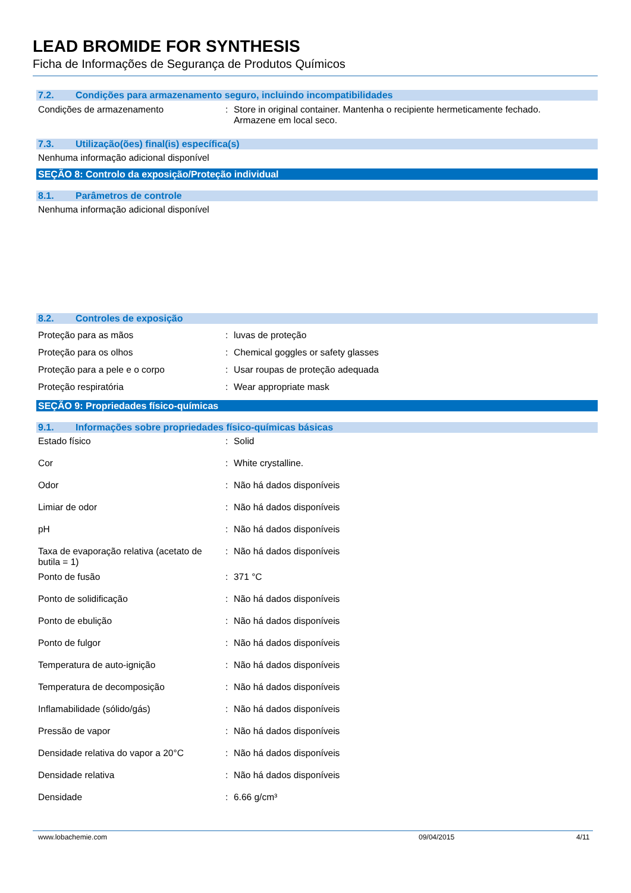LEAD BROMIDE FOR SYNTHESIS
Ficha de Informações de Segurança de Produtos Químicos
7.2. Condições para armazenamento seguro, incluindo incompatibilidades
| Condições de armazenamento | : | Store in original container. Mantenha o recipiente hermeticamente fechado. Armazene em local seco. |
7.3. Utilização(ões) final(is) específica(s)
Nenhuma informação adicional disponível
SEÇÃO 8: Controlo da exposição/Proteção individual
8.1. Parâmetros de controle
Nenhuma informação adicional disponível
8.2. Controles de exposição
| Proteção para as mãos | : | luvas de proteção |
| Proteção para os olhos | : | Chemical goggles or safety glasses |
| Proteção para a pele e o corpo | : | Usar roupas de proteção adequada |
| Proteção respiratória | : | Wear appropriate mask |
SEÇÃO 9: Propriedades físico-químicas
9.1. Informações sobre propriedades físico-químicas básicas
| Estado físico | : | Solid |
| Cor | : | White crystalline. |
| Odor | : | Não há dados disponíveis |
| Limiar de odor | : | Não há dados disponíveis |
| pH | : | Não há dados disponíveis |
| Taxa de evaporação relativa (acetato de butila = 1) | : | Não há dados disponíveis |
| Ponto de fusão | : | 371 °C |
| Ponto de solidificação | : | Não há dados disponíveis |
| Ponto de ebulição | : | Não há dados disponíveis |
| Ponto de fulgor | : | Não há dados disponíveis |
| Temperatura de auto-ignição | : | Não há dados disponíveis |
| Temperatura de decomposição | : | Não há dados disponíveis |
| Inflamabilidade (sólido/gás) | : | Não há dados disponíveis |
| Pressão de vapor | : | Não há dados disponíveis |
| Densidade relativa do vapor a 20°C | : | Não há dados disponíveis |
| Densidade relativa | : | Não há dados disponíveis |
| Densidade | : | 6.66 g/cm³ |
www.lobachemie.com 09/04/2015 4/11